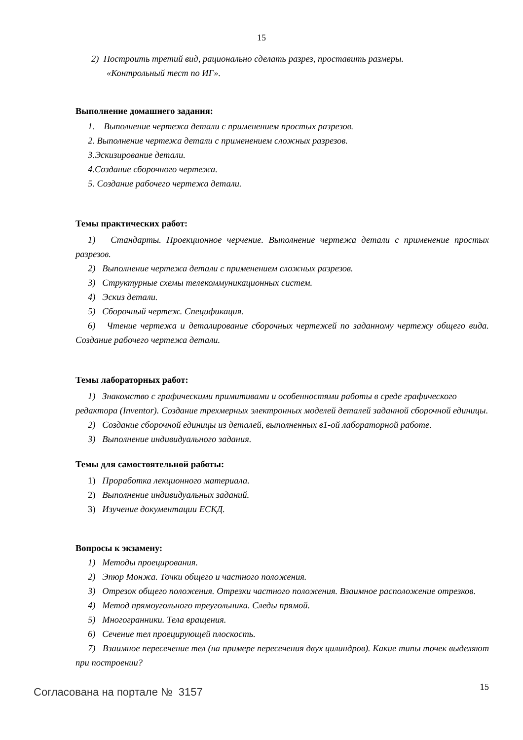15
2) Построить третий вид, рационально сделать разрез, проставить размеры.
«Контрольный тест по ИГ».
Выполнение домашнего задания:
1. Выполнение чертежа детали с применением простых разрезов.
2. Выполнение чертежа детали с применением сложных разрезов.
3.Эскизирование детали.
4.Создание сборочного чертежа.
5. Создание рабочего чертежа детали.
Темы практических работ:
1) Стандарты. Проекционное черчение. Выполнение чертежа детали с применение простых разрезов.
2) Выполнение чертежа детали с применением сложных разрезов.
3) Структурные схемы телекоммуникационных систем.
4) Эскиз детали.
5) Сборочный чертеж. Спецификация.
6) Чтение чертежа и деталирование сборочных чертежей по заданному чертежу общего вида. Создание рабочего чертежа детали.
Темы лабораторных работ:
1) Знакомство с графическими примитивами и особенностями работы в среде графического редактора (Inventor). Создание трехмерных электронных моделей деталей заданной сборочной единицы.
2) Создание сборочной единицы из деталей, выполненных в1-ой лабораторной работе.
3) Выполнение индивидуального задания.
Темы для самостоятельной работы:
1) Проработка лекционного материала.
2) Выполнение индивидуальных заданий.
3) Изучение документации ЕСКД.
Вопросы к экзамену:
1) Методы проецирования.
2) Эпюр Монжа. Точки общего и частного положения.
3) Отрезок общего положения. Отрезки частного положения. Взаимное расположение отрезков.
4) Метод прямоугольного треугольника. Следы прямой.
5) Многогранники. Тела вращения.
6) Сечение тел проецирующей плоскость.
7) Взаимное пересечение тел (на примере пересечения двух цилиндров). Какие типы точек выделяют при построении?
Согласована на портале № 3157
15